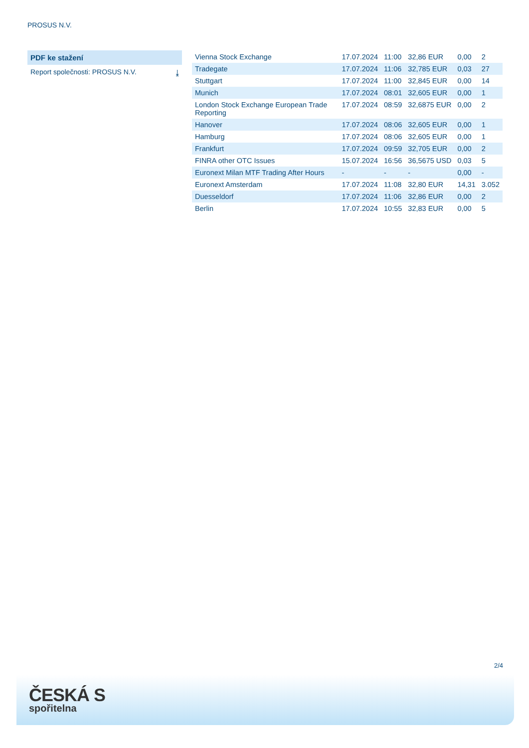PROSUS N.V.
PDF ke stažení
Report společnosti: PROSUS N.V. ⤓
| Vienna Stock Exchange | 17.07.2024 | 11:00 | 32,86 EUR | 0,00 | 2 |
| Tradegate | 17.07.2024 | 11:06 | 32,785 EUR | 0,03 | 27 |
| Stuttgart | 17.07.2024 | 11:00 | 32,845 EUR | 0,00 | 14 |
| Munich | 17.07.2024 | 08:01 | 32,605 EUR | 0,00 | 1 |
| London Stock Exchange European Trade Reporting | 17.07.2024 | 08:59 | 32,6875 EUR | 0,00 | 2 |
| Hanover | 17.07.2024 | 08:06 | 32,605 EUR | 0,00 | 1 |
| Hamburg | 17.07.2024 | 08:06 | 32,605 EUR | 0,00 | 1 |
| Frankfurt | 17.07.2024 | 09:59 | 32,705 EUR | 0,00 | 2 |
| FINRA other OTC Issues | 15.07.2024 | 16:56 | 36,5675 USD | 0,03 | 5 |
| Euronext Milan MTF Trading After Hours | - | - | - | 0,00 | - |
| Euronext Amsterdam | 17.07.2024 | 11:08 | 32,80 EUR | 14,31 | 3.052 |
| Duesseldorf | 17.07.2024 | 11:06 | 32,86 EUR | 0,00 | 2 |
| Berlin | 17.07.2024 | 10:55 | 32,83 EUR | 0,00 | 5 |
2/4
ČESKÁ S
spořitelna